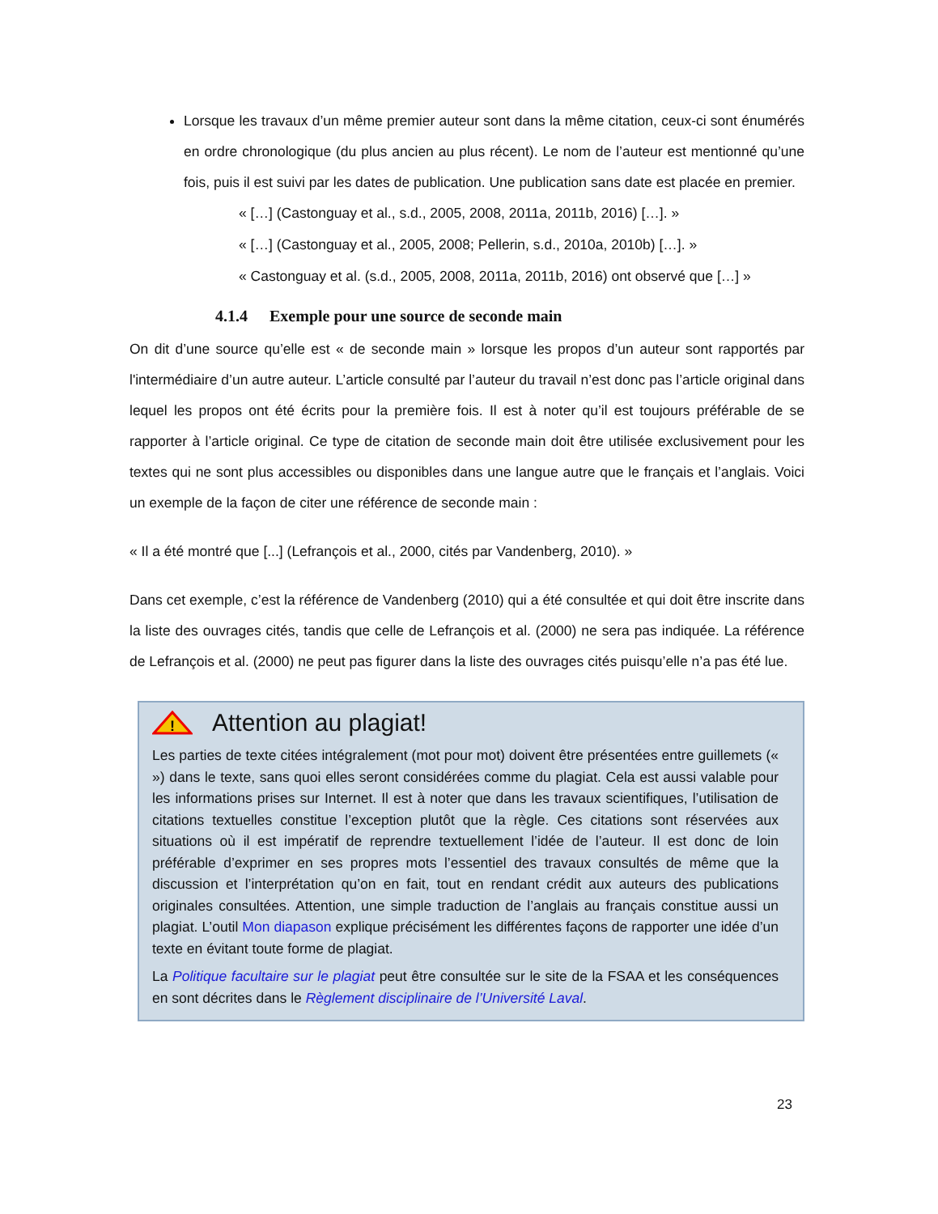Lorsque les travaux d’un même premier auteur sont dans la même citation, ceux-ci sont énumérés en ordre chronologique (du plus ancien au plus récent). Le nom de l’auteur est mentionné qu’une fois, puis il est suivi par les dates de publication. Une publication sans date est placée en premier.
« […] (Castonguay et al., s.d., 2005, 2008, 2011a, 2011b, 2016) […]. »
« […] (Castonguay et al., 2005, 2008; Pellerin, s.d., 2010a, 2010b) […]. »
« Castonguay et al. (s.d., 2005, 2008, 2011a, 2011b, 2016) ont observé que […] »
4.1.4 Exemple pour une source de seconde main
On dit d’une source qu’elle est « de seconde main » lorsque les propos d’un auteur sont rapportés par l'intermédiaire d’un autre auteur. L’article consulté par l’auteur du travail n’est donc pas l’article original dans lequel les propos ont été écrits pour la première fois. Il est à noter qu’il est toujours préférable de se rapporter à l’article original. Ce type de citation de seconde main doit être utilisée exclusivement pour les textes qui ne sont plus accessibles ou disponibles dans une langue autre que le français et l’anglais. Voici un exemple de la façon de citer une référence de seconde main :
« Il a été montré que [...] (Lefrançois et al., 2000, cités par Vandenberg, 2010). »
Dans cet exemple, c’est la référence de Vandenberg (2010) qui a été consultée et qui doit être inscrite dans la liste des ouvrages cités, tandis que celle de Lefrançois et al. (2000) ne sera pas indiquée. La référence de Lefrançois et al. (2000) ne peut pas figurer dans la liste des ouvrages cités puisqu’elle n’a pas été lue.
!
Attention au plagiat!
Les parties de texte citées intégralement (mot pour mot) doivent être présentées entre guillemets (« ») dans le texte, sans quoi elles seront considérées comme du plagiat. Cela est aussi valable pour les informations prises sur Internet. Il est à noter que dans les travaux scientifiques, l’utilisation de citations textuelles constitue l’exception plutôt que la règle. Ces citations sont réservées aux situations où il est impératif de reprendre textuellement l’idée de l’auteur. Il est donc de loin préférable d’exprimer en ses propres mots l’essentiel des travaux consultés de même que la discussion et l’interprétation qu’on en fait, tout en rendant crédit aux auteurs des publications originales consultées. Attention, une simple traduction de l’anglais au français constitue aussi un plagiat. L’outil Mon diapason explique précisément les différentes façons de rapporter une idée d’un texte en évitant toute forme de plagiat.
La Politique facultaire sur le plagiat peut être consultée sur le site de la FSAA et les conséquences en sont décrites dans le Règlement disciplinaire de l’Université Laval.
23